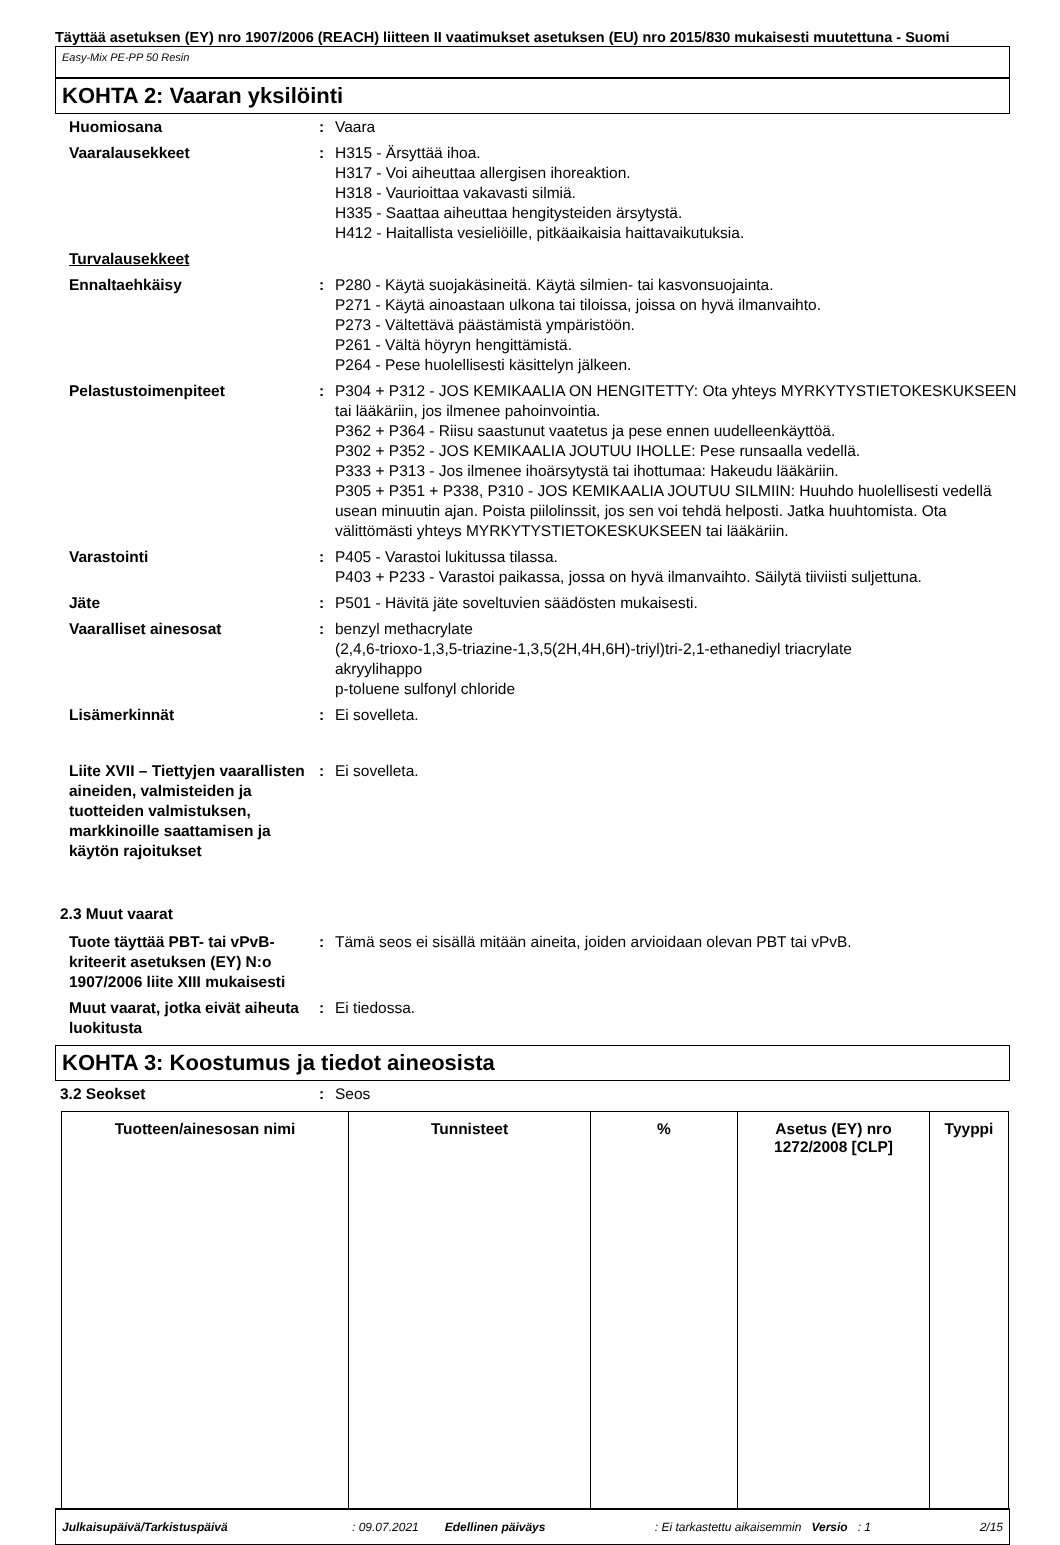Täyttää asetuksen (EY) nro 1907/2006 (REACH) liitteen II vaatimukset asetuksen (EU) nro 2015/830 mukaisesti muutettuna - Suomi
Easy-Mix PE-PP 50 Resin
KOHTA 2: Vaaran yksilöinti
| Huomiosana | : | Vaara |
| Vaaralausekkeet | : | H315 - Ärsyttää ihoa. H317 - Voi aiheuttaa allergisen ihoreaktion. H318 - Vaurioittaa vakavasti silmiä. H335 - Saattaa aiheuttaa hengitysteiden ärsytystä. H412 - Haitallista vesieliöille, pitkäaikaisia haittavaikutuksia. |
| Turvalausekkeet | | |
| Ennaltaehkäisy | : | P280 - Käytä suojakäsineitä. Käytä silmien- tai kasvonsuojainta. P271 - Käytä ainoastaan ulkona tai tiloissa, joissa on hyvä ilmanvaihto. P273 - Vältettävä päästämistä ympäristöön. P261 - Vältä höyryn hengittämistä. P264 - Pese huolellisesti käsittelyn jälkeen. |
| Pelastustoimenpiteet | : | P304 + P312 - JOS KEMIKAALIA ON HENGITETTY: Ota yhteys MYRKYTYSTIETOKESKUKSEEN tai lääkäriin, jos ilmenee pahoinvointia. P362 + P364 - Riisu saastunut vaatetus ja pese ennen uudelleenkäyttöä. P302 + P352 - JOS KEMIKAALIA JOUTUU IHOLLE: Pese runsaalla vedellä. P333 + P313 - Jos ilmenee ihoärsytystä tai ihottumaa: Hakeudu lääkäriin. P305 + P351 + P338, P310 - JOS KEMIKAALIA JOUTUU SILMIIN: Huuhdo huolellisesti vedellä usean minuutin ajan. Poista piilolinssit, jos sen voi tehdä helposti. Jatka huuhtomista. Ota välittömästi yhteys MYRKYTYSTIETOKESKUKSEEN tai lääkäriin. |
| Varastointi | : | P405 - Varastoi lukitussa tilassa. P403 + P233 - Varastoi paikassa, jossa on hyvä ilmanvaihto. Säilytä tiiviisti suljettuna. |
| Jäte | : | P501 - Hävitä jäte soveltuvien säädösten mukaisesti. |
| Vaaralliset ainesosat | : | benzyl methacrylate (2,4,6-trioxo-1,3,5-triazine-1,3,5(2H,4H,6H)-triyl)tri-2,1-ethanediyl triacrylate akryylihappo p-toluene sulfonyl chloride |
| Lisämerkinnät | : | Ei sovelleta. |
| Liite XVII – Tiettyjen vaarallisten aineiden, valmisteiden ja tuotteiden valmistuksen, markkinoille saattamisen ja käytön rajoitukset | : | Ei sovelleta. |
2.3 Muut vaarat
| Tuote täyttää PBT- tai vPvB-kriteerit asetuksen (EY) N:o 1907/2006 liite XIII mukaisesti | : | Tämä seos ei sisällä mitään aineita, joiden arvioidaan olevan PBT tai vPvB. |
| Muut vaarat, jotka eivät aiheuta luokitusta | : | Ei tiedossa. |
KOHTA 3: Koostumus ja tiedot aineosista
| 3.2 Seokset | : | Seos |
| Tuotteen/ainesosan nimi | Tunnisteet | % | Asetus (EY) nro 1272/2008 [CLP] | Tyyppi |
| --- | --- | --- | --- | --- |
Julkaisupäivä/Tarkistuspäivä: 09.07.2021 Edellinen päiväys: Ei tarkastettu aikaisemmin Versio: 1 2/15